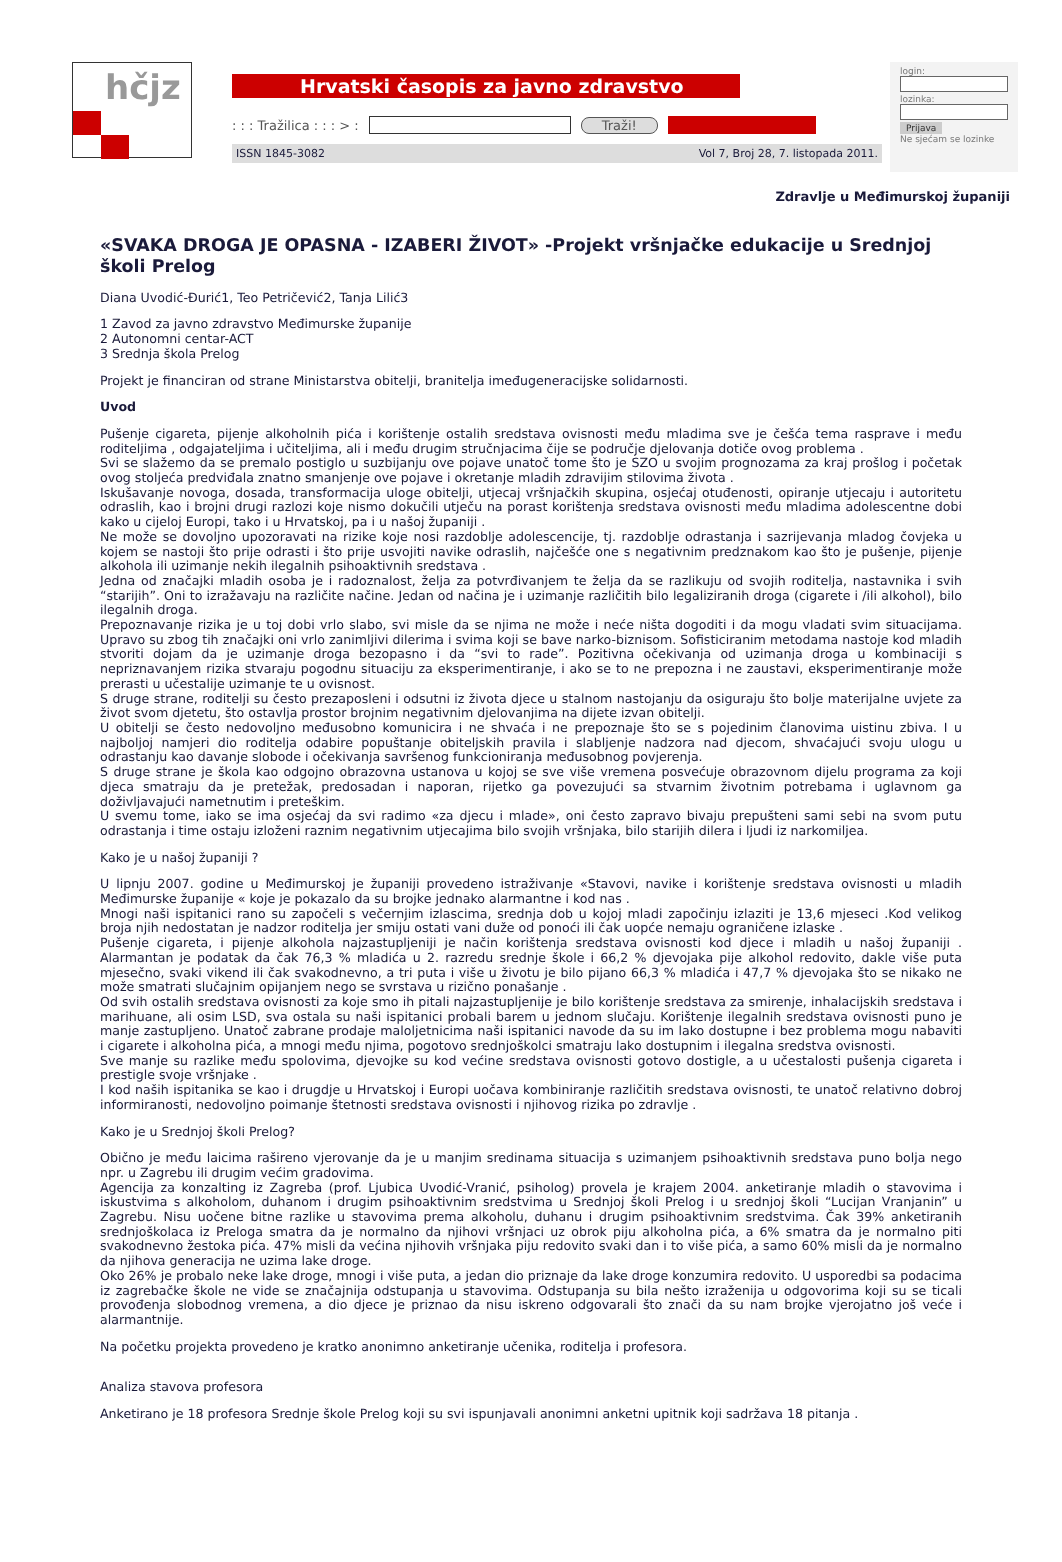hčjz
Hrvatski časopis za javno zdravstvo
: : : Tražilica : : : > : Traži!
ISSN 1845-3082 Vol 7, Broj 28, 7. listopada 2011.
login:
lozinka:
Prijava
Ne sjećam se lozinke
Zdravlje u Međimurskoj županiji
«SVAKA DROGA JE OPASNA - IZABERI ŽIVOT» -Projekt vršnjačke edukacije u Srednjoj školi Prelog
Diana Uvodić-Đurić1, Teo Petričević2, Tanja Lilić3
1 Zavod za javno zdravstvo Međimurske županije
2 Autonomni centar-ACT
3 Srednja škola Prelog
Projekt je financiran od strane Ministarstva obitelji, branitelja imeđugeneracijske solidarnosti.
Uvod
Pušenje cigareta, pijenje alkoholnih pića i korištenje ostalih sredstava ovisnosti među mladima sve je češća tema rasprave i među roditeljima , odgajateljima i učiteljima, ali i među drugim stručnjacima čije se područje djelovanja dotiče ovog problema .
Svi se slažemo da se premalo postiglo u suzbijanju ove pojave unatoč tome što je SZO u svojim prognozama za kraj prošlog i početak ovog stoljeća predviđala znatno smanjenje ove pojave i okretanje mladih zdravijim stilovima života .
Iskušavanje novoga, dosada, transformacija uloge obitelji, utjecaj vršnjačkih skupina, osjećaj otuđenosti, opiranje utjecaju i autoritetu odraslih, kao i brojni drugi razlozi koje nismo dokučili utječu na porast korištenja sredstava ovisnosti među mladima adolescentne dobi kako u cijeloj Europi, tako i u Hrvatskoj, pa i u našoj županiji .
Ne može se dovoljno upozoravati na rizike koje nosi razdoblje adolescencije, tj. razdoblje odrastanja i sazrijevanja mladog čovjeka u kojem se nastoji što prije odrasti i što prije usvojiti navike odraslih, najčešće one s negativnim predznakom kao što je pušenje, pijenje alkohola ili uzimanje nekih ilegalnih psihoaktivnih sredstava .
Jedna od značajki mladih osoba je i radoznalost, želja za potvrđivanjem te želja da se razlikuju od svojih roditelja, nastavnika i svih “starijih”. Oni to izražavaju na različite načine. Jedan od načina je i uzimanje različitih bilo legaliziranih droga (cigarete i /ili alkohol), bilo ilegalnih droga.
Prepoznavanje rizika je u toj dobi vrlo slabo, svi misle da se njima ne može i neće ništa dogoditi i da mogu vladati svim situacijama. Upravo su zbog tih značajki oni vrlo zanimljivi dilerima i svima koji se bave narko-biznisom. Sofisticiranim metodama nastoje kod mladih stvoriti dojam da je uzimanje droga bezopasno i da “svi to rade”. Pozitivna očekivanja od uzimanja droga u kombinaciji s nepriznavanjem rizika stvaraju pogodnu situaciju za eksperimentiranje, i ako se to ne prepozna i ne zaustavi, eksperimentiranje može prerasti u učestalije uzimanje te u ovisnost.
S druge strane, roditelji su često prezaposleni i odsutni iz života djece u stalnom nastojanju da osiguraju što bolje materijalne uvjete za život svom djetetu, što ostavlja prostor brojnim negativnim djelovanjima na dijete izvan obitelji.
U obitelji se često nedovoljno međusobno komunicira i ne shvaća i ne prepoznaje što se s pojedinim članovima uistinu zbiva. I u najboljoj namjeri dio roditelja odabire popuštanje obiteljskih pravila i slabljenje nadzora nad djecom, shvaćajući svoju ulogu u odrastanju kao davanje slobode i očekivanja savršenog funkcioniranja međusobnog povjerenja.
S druge strane je škola kao odgojno obrazovna ustanova u kojoj se sve više vremena posvećuje obrazovnom dijelu programa za koji djeca smatraju da je pretežak, predosadan i naporan, rijetko ga povezujući sa stvarnim životnim potrebama i uglavnom ga doživljavajući nametnutim i preteškim.
U svemu tome, iako se ima osjećaj da svi radimo «za djecu i mlade», oni često zapravo bivaju prepušteni sami sebi na svom putu odrastanja i time ostaju izloženi raznim negativnim utjecajima bilo svojih vršnjaka, bilo starijih dilera i ljudi iz narkomiljea.
Kako je u našoj županiji ?
U lipnju 2007. godine u Međimurskoj je županiji provedeno istraživanje «Stavovi, navike i korištenje sredstava ovisnosti u mladih Međimurske županije « koje je pokazalo da su brojke jednako alarmantne i kod nas .
Mnogi naši ispitanici rano su započeli s večernjim izlascima, srednja dob u kojoj mladi započinju izlaziti je 13,6 mjeseci .Kod velikog broja njih nedostatan je nadzor roditelja jer smiju ostati vani duže od ponoći ili čak uopće nemaju ograničene izlaske .
Pušenje cigareta, i pijenje alkohola najzastupljeniji je način korištenja sredstava ovisnosti kod djece i mladih u našoj županiji . Alarmantan je podatak da čak 76,3 % mladića u 2. razredu srednje škole i 66,2 % djevojaka pije alkohol redovito, dakle više puta mjesečno, svaki vikend ili čak svakodnevno, a tri puta i više u životu je bilo pijano 66,3 % mladića i 47,7 % djevojaka što se nikako ne može smatrati slučajnim opijanjem nego se svrstava u rizično ponašanje .
Od svih ostalih sredstava ovisnosti za koje smo ih pitali najzastupljenije je bilo korištenje sredstava za smirenje, inhalacijskih sredstava i marihuane, ali osim LSD, sva ostala su naši ispitanici probali barem u jednom slučaju. Korištenje ilegalnih sredstava ovisnosti puno je manje zastupljeno. Unatoč zabrane prodaje maloljetnicima naši ispitanici navode da su im lako dostupne i bez problema mogu nabaviti i cigarete i alkoholna pića, a mnogi među njima, pogotovo srednjoškolci smatraju lako dostupnim i ilegalna sredstva ovisnosti.
Sve manje su razlike među spolovima, djevojke su kod većine sredstava ovisnosti gotovo dostigle, a u učestalosti pušenja cigareta i prestigle svoje vršnjake .
I kod naših ispitanika se kao i drugdje u Hrvatskoj i Europi uočava kombiniranje različitih sredstava ovisnosti, te unatoč relativno dobroj informiranosti, nedovoljno poimanje štetnosti sredstava ovisnosti i njihovog rizika po zdravlje .
Kako je u Srednjoj školi Prelog?
Obično je među laicima rašireno vjerovanje da je u manjim sredinama situacija s uzimanjem psihoaktivnih sredstava puno bolja nego npr. u Zagrebu ili drugim većim gradovima.
Agencija za konzalting iz Zagreba (prof. Ljubica Uvodić-Vranić, psiholog) provela je krajem 2004. anketiranje mladih o stavovima i iskustvima s alkoholom, duhanom i drugim psihoaktivnim sredstvima u Srednjoj školi Prelog i u srednjoj školi “Lucijan Vranjanin” u Zagrebu. Nisu uočene bitne razlike u stavovima prema alkoholu, duhanu i drugim psihoaktivnim sredstvima. Čak 39% anketiranih srednjoškolaca iz Preloga smatra da je normalno da njihovi vršnjaci uz obrok piju alkoholna pića, a 6% smatra da je normalno piti svakodnevno žestoka pića. 47% misli da većina njihovih vršnjaka piju redovito svaki dan i to više pića, a samo 60% misli da je normalno da njihova generacija ne uzima lake droge.
Oko 26% je probalo neke lake droge, mnogi i više puta, a jedan dio priznaje da lake droge konzumira redovito. U usporedbi sa podacima iz zagrebačke škole ne vide se značajnija odstupanja u stavovima. Odstupanja su bila nešto izraženija u odgovorima koji su se ticali provođenja slobodnog vremena, a dio djece je priznao da nisu iskreno odgovarali što znači da su nam brojke vjerojatno još veće i alarmantnije.
Na početku projekta provedeno je kratko anonimno anketiranje učenika, roditelja i profesora.
Analiza stavova profesora
Anketirano je 18 profesora Srednje škole Prelog koji su svi ispunjavali anonimni anketni upitnik koji sadržava 18 pitanja .